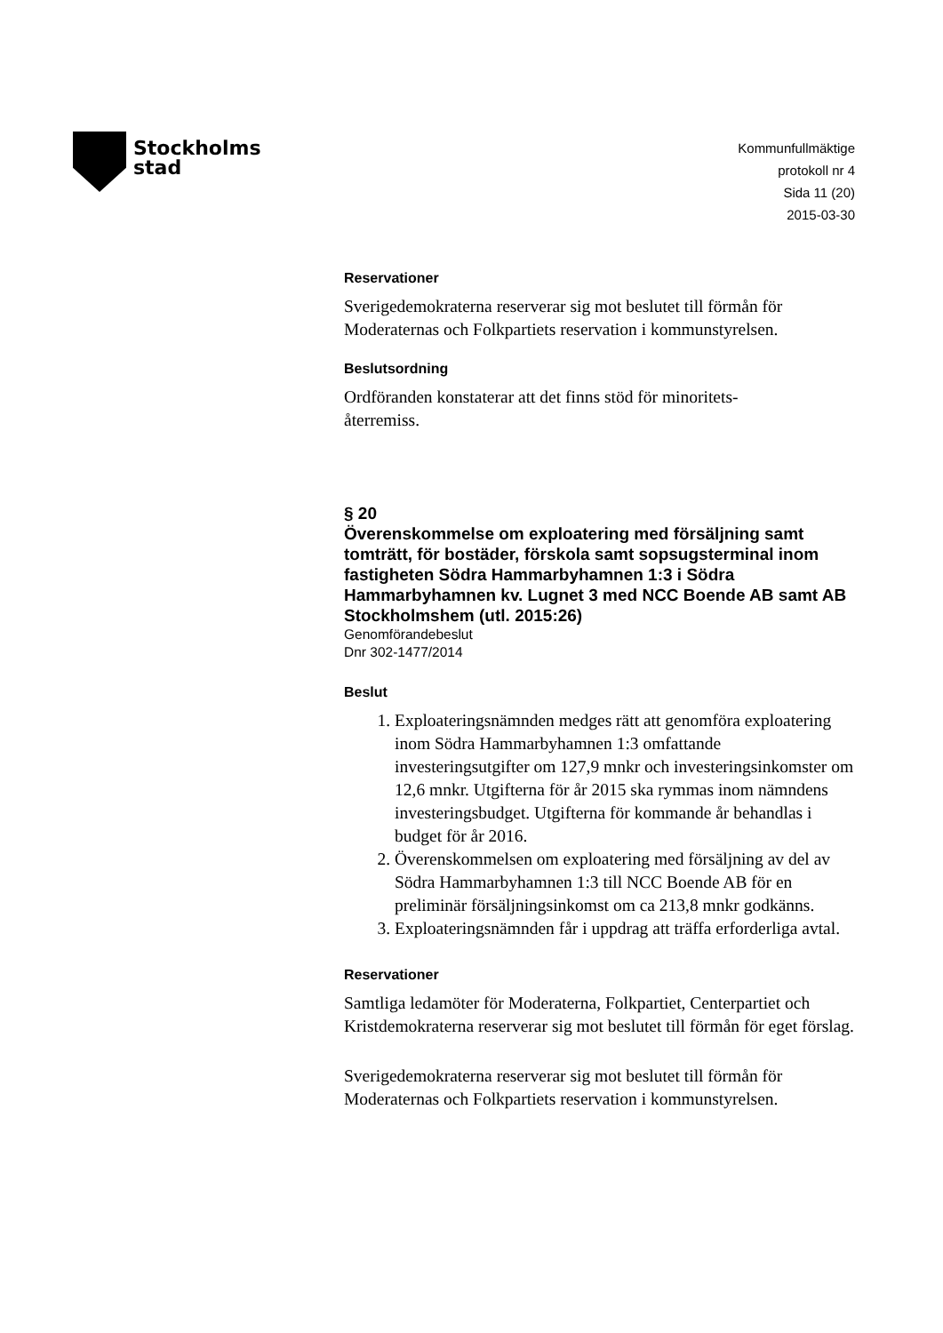Stockholms
stad
Kommunfullmäktige
protokoll nr 4
Sida 11 (20)
2015-03-30
Reservationer
Sverigedemokraterna reserverar sig mot beslutet till förmån för Moderaternas och Folkpartiets reservation i kommunstyrelsen.
Beslutsordning
Ordföranden konstaterar att det finns stöd för minoritets-
återremiss.
§ 20
Överenskommelse om exploatering med försäljning samt tomträtt, för bostäder, förskola samt sopsugsterminal inom fastigheten Södra Hammarbyhamnen 1:3 i Södra Hammarbyhamnen kv. Lugnet 3 med NCC Boende AB samt AB Stockholmshem (utl. 2015:26)
Genomförandebeslut
Dnr 302-1477/2014
Beslut
1. Exploateringsnämnden medges rätt att genomföra exploatering inom Södra Hammarbyhamnen 1:3 omfattande investeringsutgifter om 127,9 mnkr och investeringsinkomster om 12,6 mnkr. Utgifterna för år 2015 ska rymmas inom nämndens investeringsbudget. Utgifterna för kommande år behandlas i budget för år 2016.
2. Överenskommelsen om exploatering med försäljning av del av Södra Hammarbyhamnen 1:3 till NCC Boende AB för en preliminär försäljningsinkomst om ca 213,8 mnkr godkänns.
3. Exploateringsnämnden får i uppdrag att träffa erforderliga avtal.
Reservationer
Samtliga ledamöter för Moderaterna, Folkpartiet, Centerpartiet och Kristdemokraterna reserverar sig mot beslutet till förmån för eget förslag.
Sverigedemokraterna reserverar sig mot beslutet till förmån för Moderaternas och Folkpartiets reservation i kommunstyrelsen.